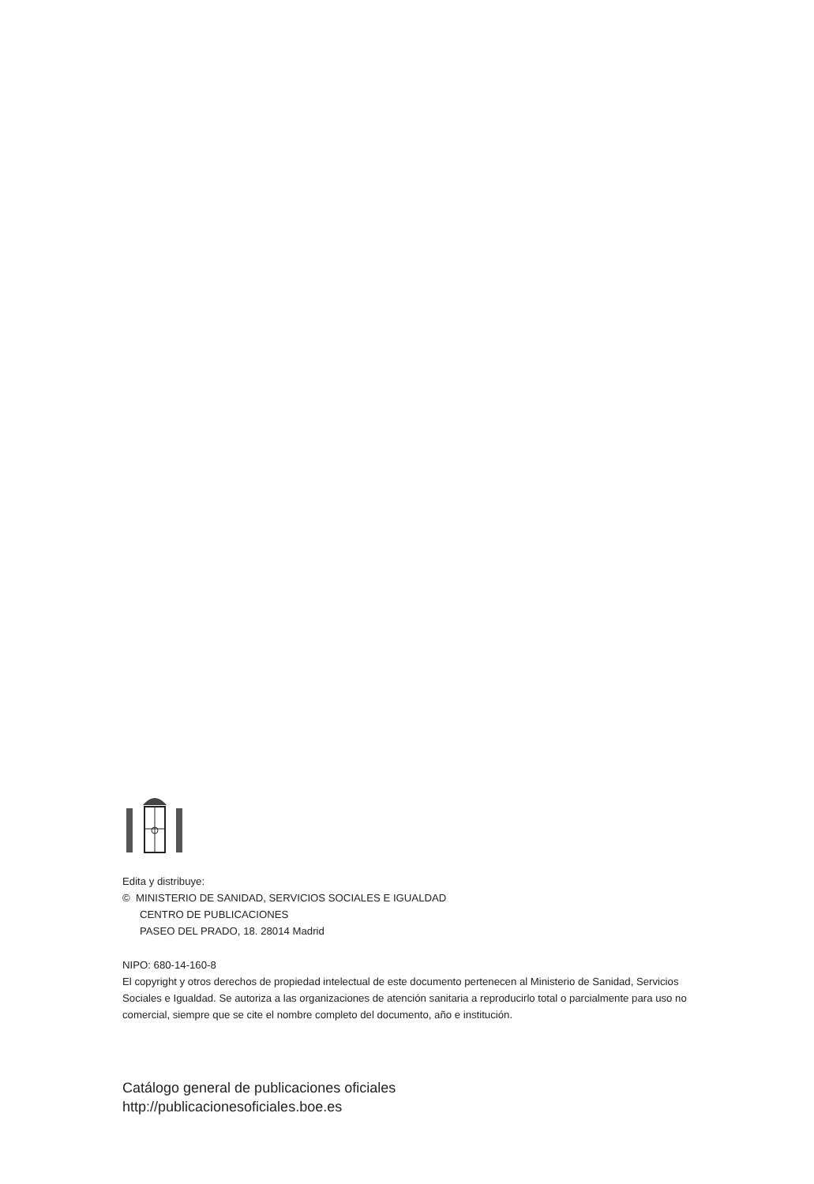Edita y distribuye:
© MINISTERIO DE SANIDAD, SERVICIOS SOCIALES E IGUALDAD
CENTRO DE PUBLICACIONES
PASEO DEL PRADO, 18. 28014 Madrid
NIPO: 680-14-160-8
El copyright y otros derechos de propiedad intelectual de este documento pertenecen al Ministerio de Sanidad, Servicios Sociales e Igualdad. Se autoriza a las organizaciones de atención sanitaria a reproducirlo total o parcialmente para uso no comercial, siempre que se cite el nombre completo del documento, año e institución.
Catálogo general de publicaciones oficiales
http://publicacionesoficiales.boe.es